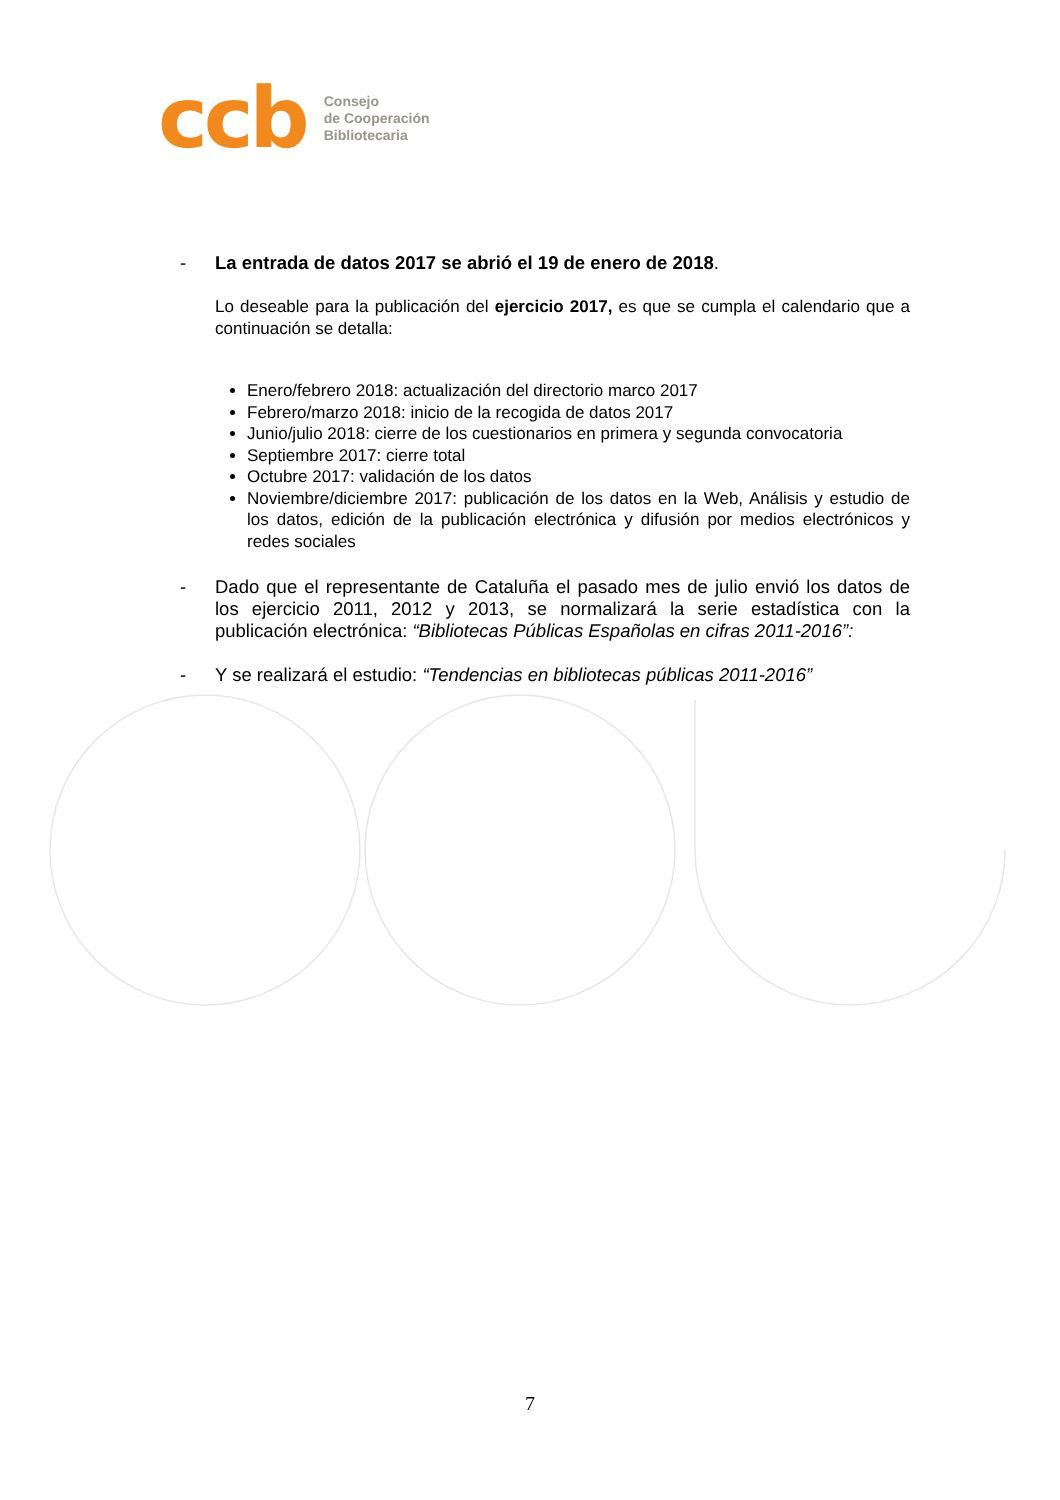ccb
Consejo
de Cooperación
Bibliotecaria
- La entrada de datos 2017 se abrió el 19 de enero de 2018.
Lo deseable para la publicación del ejercicio 2017, es que se cumpla el calendario que a continuación se detalla:
Enero/febrero 2018: actualización del directorio marco 2017
Febrero/marzo 2018: inicio de la recogida de datos 2017
Junio/julio 2018: cierre de los cuestionarios en primera y segunda convocatoria
Septiembre 2017: cierre total
Octubre 2017: validación de los datos
Noviembre/diciembre 2017: publicación de los datos en la Web, Análisis y estudio de los datos, edición de la publicación electrónica y difusión por medios electrónicos y redes sociales
- Dado que el representante de Cataluña el pasado mes de julio envió los datos de los ejercicio 2011, 2012 y 2013, se normalizará la serie estadística con la publicación electrónica: “Bibliotecas Públicas Españolas en cifras 2011-2016”:
- Y se realizará el estudio: “Tendencias en bibliotecas públicas 2011-2016”
7